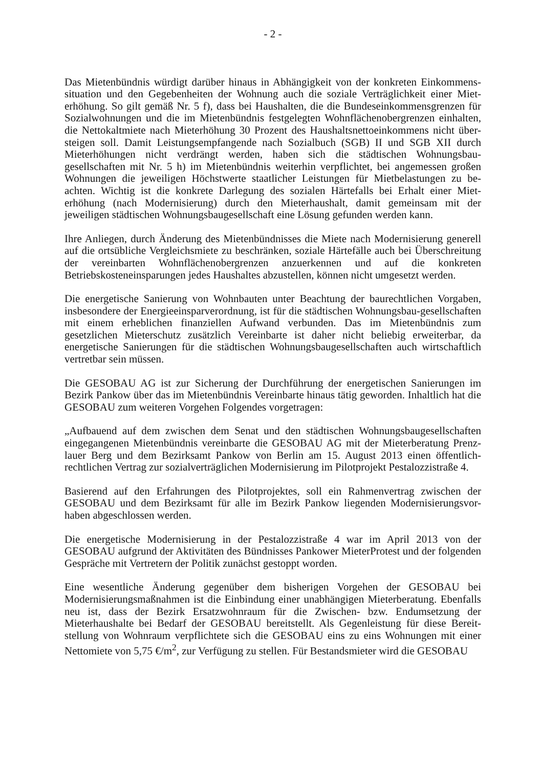- 2 -
Das Mietenbündnis würdigt darüber hinaus in Abhängigkeit von der konkreten Einkommens-situation und den Gegebenheiten der Wohnung auch die soziale Verträglichkeit einer Miet-erhöhung. So gilt gemäß Nr. 5 f), dass bei Haushalten, die die Bundeseinkommensgrenzen für Sozialwohnungen und die im Mietenbündnis festgelegten Wohnflächenobergrenzen einhalten, die Nettokaltmiete nach Mieterhöhung 30 Prozent des Haushaltsnettoeinkommens nicht über-steigen soll. Damit Leistungsempfangende nach Sozialbuch (SGB) II und SGB XII durch Mieterhöhungen nicht verdrängt werden, haben sich die städtischen Wohnungsbau-gesellschaften mit Nr. 5 h) im Mietenbündnis weiterhin verpflichtet, bei angemessen großen Wohnungen die jeweiligen Höchstwerte staatlicher Leistungen für Mietbelastungen zu be-achten. Wichtig ist die konkrete Darlegung des sozialen Härtefalls bei Erhalt einer Miet-erhöhung (nach Modernisierung) durch den Mieterhaushalt, damit gemeinsam mit der jeweiligen städtischen Wohnungsbaugesellschaft eine Lösung gefunden werden kann.
Ihre Anliegen, durch Änderung des Mietenbündnisses die Miete nach Modernisierung generell auf die ortsübliche Vergleichsmiete zu beschränken, soziale Härtefälle auch bei Überschreitung der vereinbarten Wohnflächenobergrenzen anzuerkennen und auf die konkreten Betriebskosteneinsparungen jedes Haushaltes abzustellen, können nicht umgesetzt werden.
Die energetische Sanierung von Wohnbauten unter Beachtung der baurechtlichen Vorgaben, insbesondere der Energieeinsparverordnung, ist für die städtischen Wohnungsbau-gesellschaften mit einem erheblichen finanziellen Aufwand verbunden. Das im Mietenbündnis zum gesetzlichen Mieterschutz zusätzlich Vereinbarte ist daher nicht beliebig erweiterbar, da energetische Sanierungen für die städtischen Wohnungsbaugesellschaften auch wirtschaftlich vertretbar sein müssen.
Die GESOBAU AG ist zur Sicherung der Durchführung der energetischen Sanierungen im Bezirk Pankow über das im Mietenbündnis Vereinbarte hinaus tätig geworden. Inhaltlich hat die GESOBAU zum weiteren Vorgehen Folgendes vorgetragen:
„Aufbauend auf dem zwischen dem Senat und den städtischen Wohnungsbaugesellschaften eingegangenen Mietenbündnis vereinbarte die GESOBAU AG mit der Mieterberatung Prenz-lauer Berg und dem Bezirksamt Pankow von Berlin am 15. August 2013 einen öffentlich-rechtlichen Vertrag zur sozialverträglichen Modernisierung im Pilotprojekt Pestalozzistraße 4.
Basierend auf den Erfahrungen des Pilotprojektes, soll ein Rahmenvertrag zwischen der GESOBAU und dem Bezirksamt für alle im Bezirk Pankow liegenden Modernisierungsvor-haben abgeschlossen werden.
Die energetische Modernisierung in der Pestalozzistraße 4 war im April 2013 von der GESOBAU aufgrund der Aktivitäten des Bündnisses Pankower MieterProtest und der folgenden Gespräche mit Vertretern der Politik zunächst gestoppt worden.
Eine wesentliche Änderung gegenüber dem bisherigen Vorgehen der GESOBAU bei Modernisierungsmaßnahmen ist die Einbindung einer unabhängigen Mieterberatung. Ebenfalls neu ist, dass der Bezirk Ersatzwohnraum für die Zwischen- bzw. Endumsetzung der Mieterhaushalte bei Bedarf der GESOBAU bereitstellt. Als Gegenleistung für diese Bereit-stellung von Wohnraum verpflichtete sich die GESOBAU eins zu eins Wohnungen mit einer Nettomiete von 5,75 €/m<sup>2</sup>, zur Verfügung zu stellen. Für Bestandsmieter wird die GESOBAU